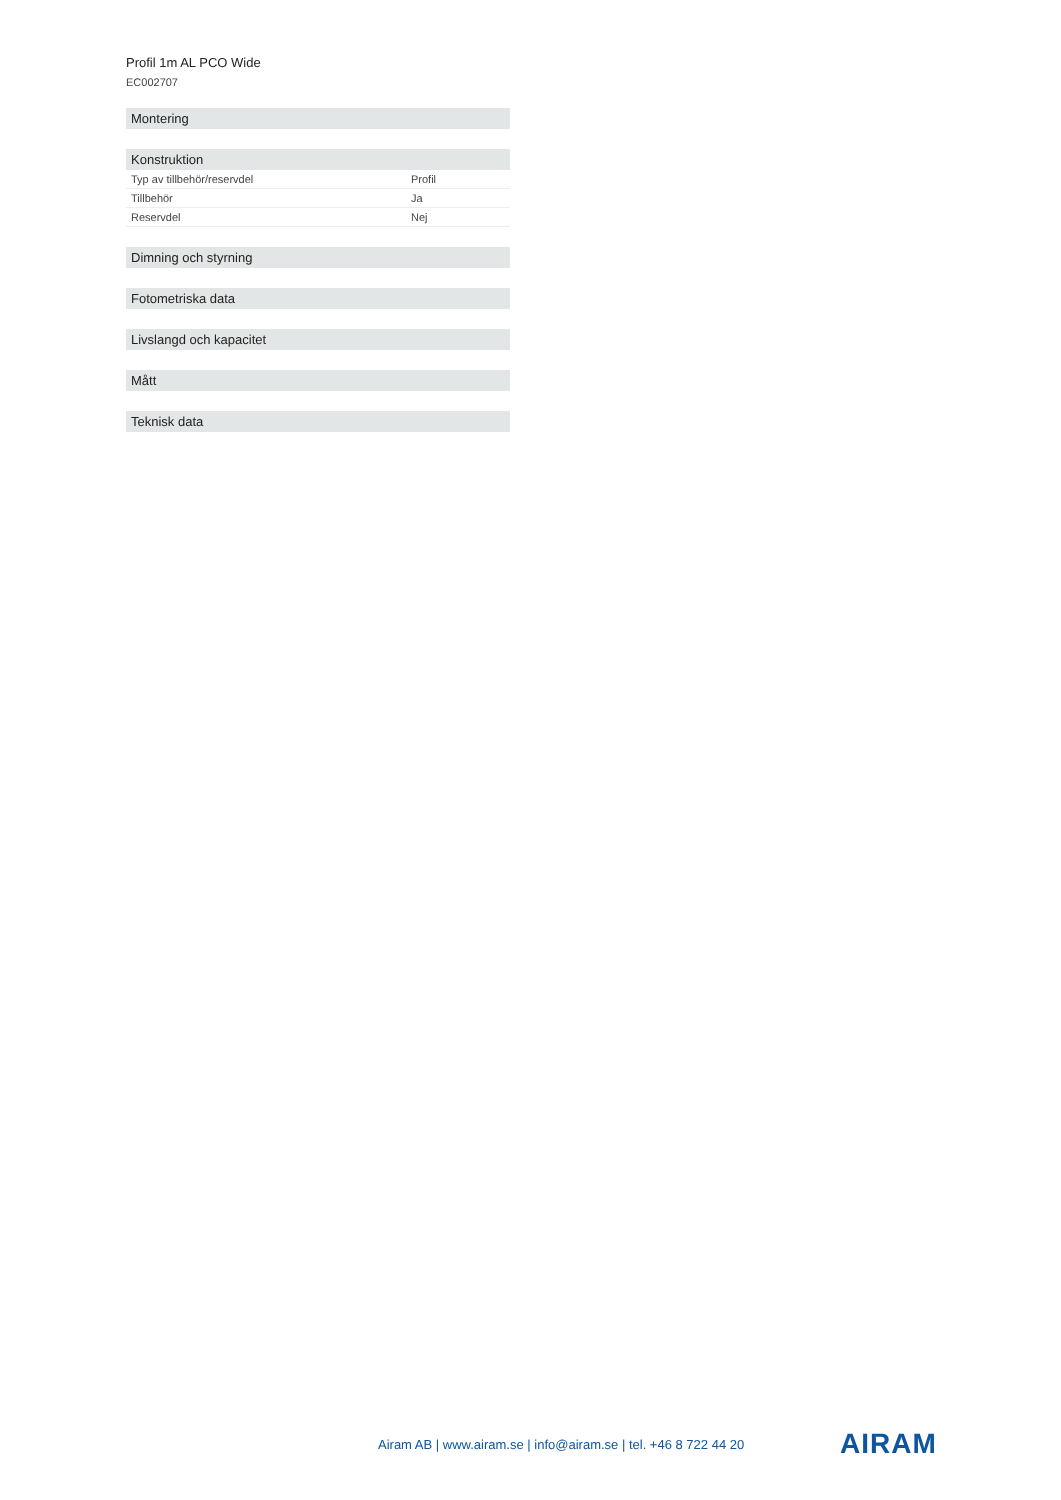Profil 1m AL PCO Wide
EC002707
| Montering |
| --- |
| Konstruktion | |
| --- | --- |
| Typ av tillbehör/reservdel | Profil |
| Tillbehör | Ja |
| Reservdel | Nej |
| Dimning och styrning |
| --- |
| Fotometriska data |
| --- |
| Livslangd och kapacitet |
| --- |
| Mått |
| --- |
| Teknisk data |
| --- |
Airam AB | www.airam.se | info@airam.se | tel. +46 8 722 44 20
AIRAM